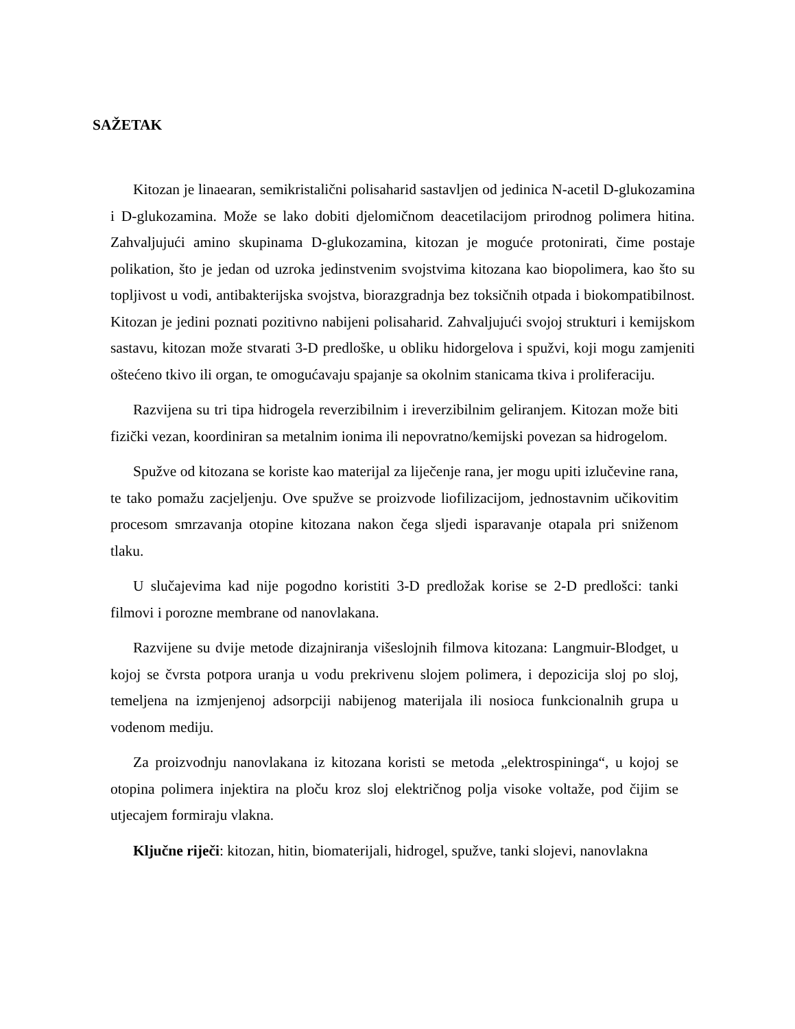SAŽETAK
Kitozan je linaearan, semikristalični polisaharid sastavljen od jedinica N-acetil D-glukozamina i D-glukozamina. Može se lako dobiti djelomičnom deacetilacijom prirodnog polimera hitina. Zahvaljujući amino skupinama D-glukozamina, kitozan je moguće protonirati, čime postaje polikation, što je jedan od uzroka jedinstvenim svojstvima kitozana kao biopolimera, kao što su topljivost u vodi, antibakterijska svojstva, biorazgradnja bez toksičnih otpada i biokompatibilnost. Kitozan je jedini poznati pozitivno nabijeni polisaharid. Zahvaljujući svojoj strukturi i kemijskom sastavu, kitozan može stvarati 3-D predloške, u obliku hidorgelova i spužvi, koji mogu zamjeniti oštećeno tkivo ili organ, te omogućavaju spajanje sa okolnim stanicama tkiva i proliferaciju.
Razvijena su tri tipa hidrogela reverzibilnim i ireverzibilnim geliranjem. Kitozan može biti fizički vezan, koordiniran sa metalnim ionima ili nepovratno/kemijski povezan sa hidrogelom.
Spužve od kitozana se koriste kao materijal za liječenje rana, jer mogu upiti izlučevine rana, te tako pomažu zacjeljenju. Ove spužve se proizvode liofilizacijom, jednostavnim učikovitim procesom smrzavanja otopine kitozana nakon čega sljedi isparavanje otapala pri sniženom tlaku.
U slučajevima kad nije pogodno koristiti 3-D predložak korise se 2-D predlošci: tanki filmovi i porozne membrane od nanovlakana.
Razvijene su dvije metode dizajniranja višeslojnih filmova kitozana: Langmuir-Blodget, u kojoj se čvrsta potpora uranja u vodu prekrivenu slojem polimera, i depozicija sloj po sloj, temeljena na izmjenjenoj adsorpciji nabijenog materijala ili nosioca funkcionalnih grupa u vodenom mediju.
Za proizvodnju nanovlakana iz kitozana koristi se metoda „elektrospininga“, u kojoj se otopina polimera injektira na ploču kroz sloj električnog polja visoke voltaže, pod čijim se utjecajem formiraju vlakna.
Ključne riječi: kitozan, hitin, biomaterijali, hidrogel, spužve, tanki slojevi, nanovlakna